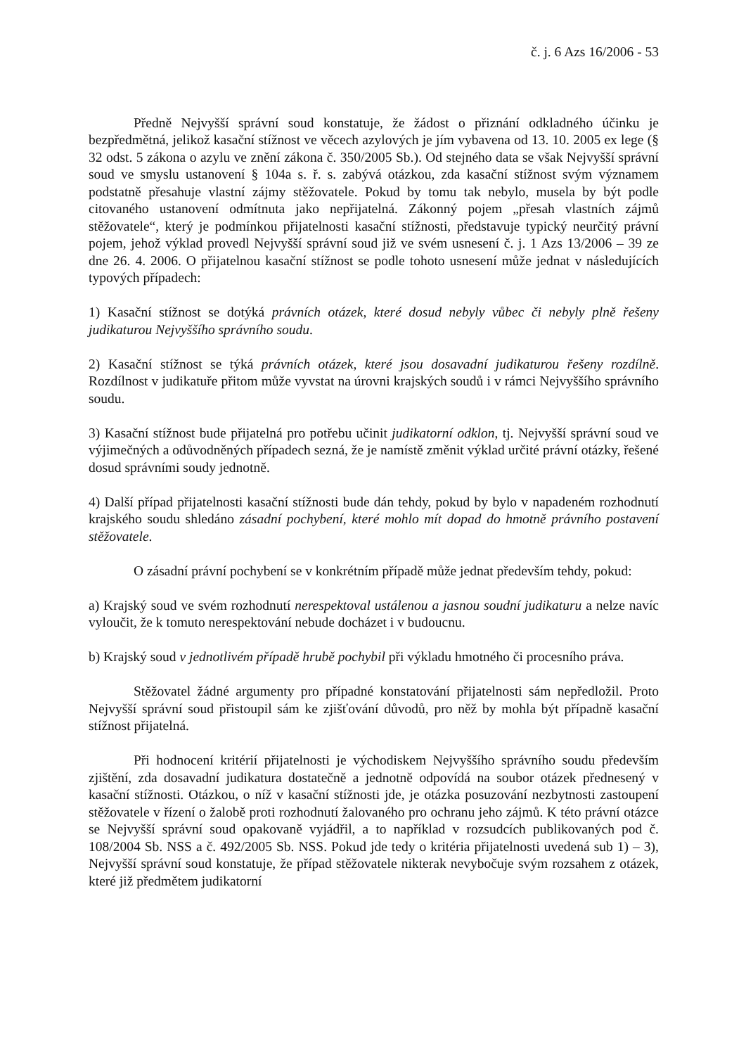č. j. 6 Azs 16/2006 - 53
Předně Nejvyšší správní soud konstatuje, že žádost o přiznání odkladného účinku je bezpředmětná, jelikož kasační stížnost ve věcech azylových je jím vybavena od 13. 10. 2005 ex lege (§ 32 odst. 5 zákona o azylu ve znění zákona č. 350/2005 Sb.). Od stejného data se však Nejvyšší správní soud ve smyslu ustanovení § 104a s. ř. s. zabývá otázkou, zda kasační stížnost svým významem podstatně přesahuje vlastní zájmy stěžovatele. Pokud by tomu tak nebylo, musela by být podle citovaného ustanovení odmítnuta jako nepřijatelná. Zákonný pojem „přesah vlastních zájmů stěžovatele“, který je podmínkou přijatelnosti kasační stížnosti, představuje typický neurčitý právní pojem, jehož výklad provedl Nejvyšší správní soud již ve svém usnesení č. j. 1 Azs 13/2006 – 39 ze dne 26. 4. 2006. O přijatelnou kasační stížnost se podle tohoto usnesení může jednat v následujících typových případech:
1) Kasační stížnost se dotýká právních otázek, které dosud nebyly vůbec či nebyly plně řešeny judikaturou Nejvyššího správního soudu.
2) Kasační stížnost se týká právních otázek, které jsou dosavadní judikaturou řešeny rozdílně. Rozdílnost v judikatuře přitom může vyvstat na úrovni krajských soudů i v rámci Nejvyššího správního soudu.
3) Kasační stížnost bude přijatelná pro potřebu učinit judikatorní odklon, tj. Nejvyšší správní soud ve výjimečných a odůvodněných případech sezná, že je namístě změnit výklad určité právní otázky, řešené dosud správními soudy jednotně.
4) Další případ přijatelnosti kasační stížnosti bude dán tehdy, pokud by bylo v napadeném rozhodnutí krajského soudu shledáno zásadní pochybení, které mohlo mít dopad do hmotně právního postavení stěžovatele.
O zásadní právní pochybení se v konkrétním případě může jednat především tehdy, pokud:
a) Krajský soud ve svém rozhodnutí nerespektoval ustálenou a jasnou soudní judikaturu a nelze navíc vyloučit, že k tomuto nerespektování nebude docházet i v budoucnu.
b) Krajský soud v jednotlivém případě hrubě pochybil při výkladu hmotného či procesního práva.
Stěžovatel žádné argumenty pro případné konstatování přijatelnosti sám nepředložil. Proto Nejvyšší správní soud přistoupil sám ke zjišťování důvodů, pro něž by mohla být případně kasační stížnost přijatelná.
Při hodnocení kritérií přijatelnosti je východiskem Nejvyššího správního soudu především zjištění, zda dosavadní judikatura dostatečně a jednotně odpovídá na soubor otázek přednesený v kasační stížnosti. Otázkou, o níž v kasační stížnosti jde, je otázka posuzování nezbytnosti zastoupení stěžovatele v řízení o žalobě proti rozhodnutí žalovaného pro ochranu jeho zájmů. K této právní otázce se Nejvyšší správní soud opakovaně vyjádřil, a to například v rozsudcích publikovaných pod č. 108/2004 Sb. NSS a č. 492/2005 Sb. NSS. Pokud jde tedy o kritéria přijatelnosti uvedená sub 1) – 3), Nejvyšší správní soud konstatuje, že případ stěžovatele nikterak nevybočuje svým rozsahem z otázek, které již předmětem judikatorní